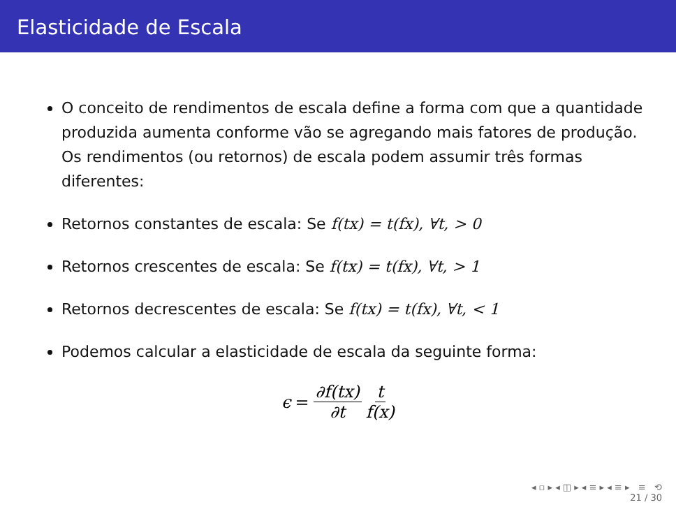Elasticidade de Escala
O conceito de rendimentos de escala define a forma com que a quantidade produzida aumenta conforme vão se agregando mais fatores de produção. Os rendimentos (ou retornos) de escala podem assumir três formas diferentes:
Retornos constantes de escala: Se f(tx) = t(fx), ∀t, > 0
Retornos crescentes de escala: Se f(tx) = t(fx), ∀t, > 1
Retornos decrescentes de escala: Se f(tx) = t(fx), ∀t, < 1
Podemos calcular a elasticidade de escala da seguinte forma:
ϵ = ∂f(tx) ∂t t f(x)
◂ ▫ ▸ ◂ ◫ ▸ ◂ ≡ ▸ ◂ ≡ ▸ ≡ ⟲
21 / 30